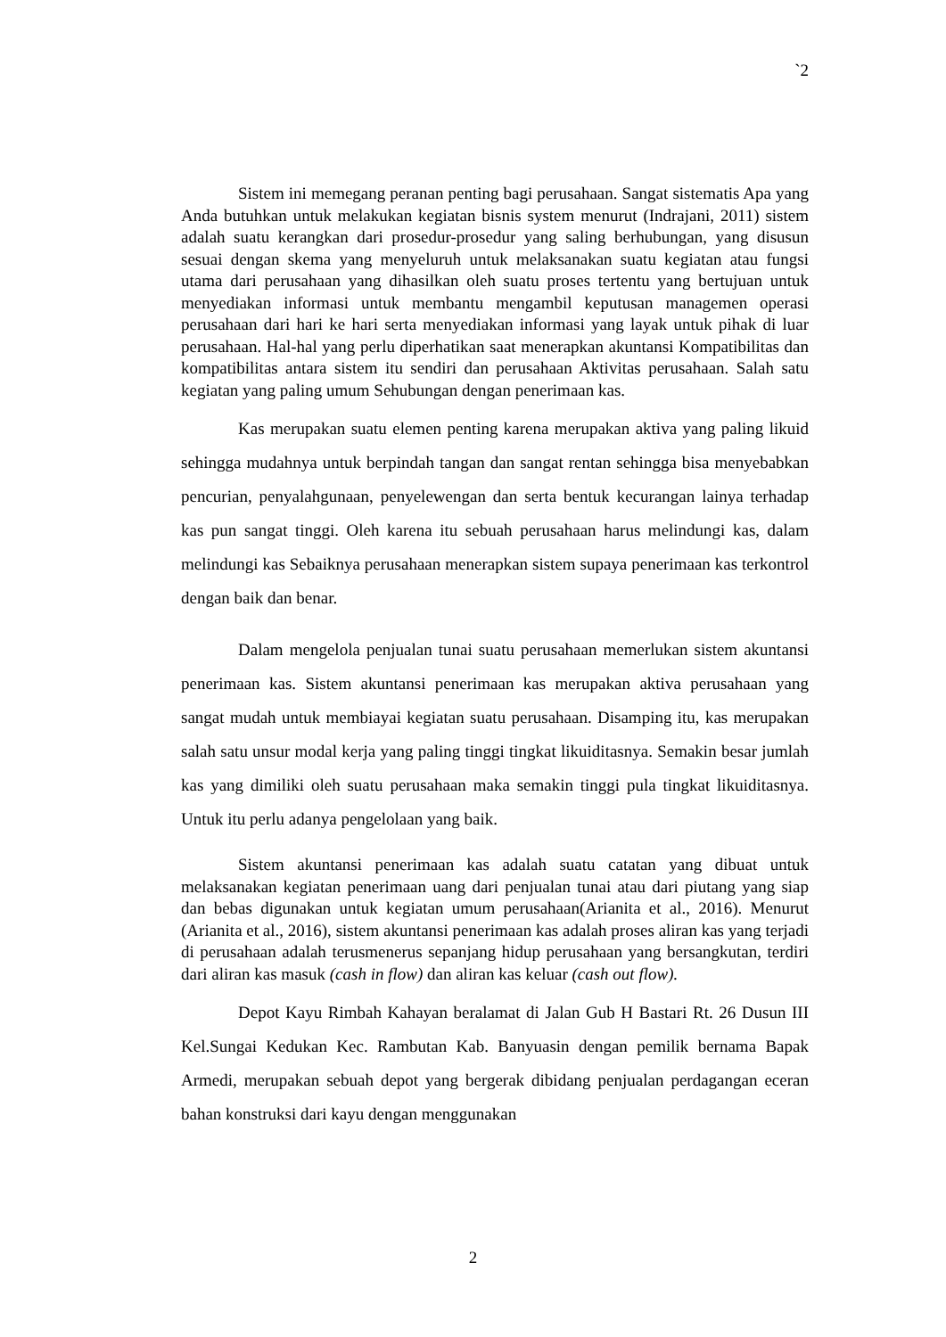`2
Sistem ini memegang peranan penting bagi perusahaan. Sangat sistematis Apa yang Anda butuhkan untuk melakukan kegiatan bisnis system menurut (Indrajani, 2011) sistem adalah suatu kerangkan dari prosedur-prosedur yang saling berhubungan, yang disusun sesuai dengan skema yang menyeluruh untuk melaksanakan suatu kegiatan atau fungsi utama dari perusahaan yang dihasilkan oleh suatu proses tertentu yang bertujuan untuk menyediakan informasi untuk membantu mengambil keputusan managemen operasi perusahaan dari hari ke hari serta menyediakan informasi yang layak untuk pihak di luar perusahaan. Hal-hal yang perlu diperhatikan saat menerapkan akuntansi Kompatibilitas dan kompatibilitas antara sistem itu sendiri dan perusahaan Aktivitas perusahaan. Salah satu kegiatan yang paling umum Sehubungan dengan penerimaan kas.
Kas merupakan suatu elemen penting karena merupakan aktiva yang paling likuid sehingga mudahnya untuk berpindah tangan dan sangat rentan sehingga bisa menyebabkan pencurian, penyalahgunaan, penyelewengan dan serta bentuk kecurangan lainya terhadap kas pun sangat tinggi. Oleh karena itu sebuah perusahaan harus melindungi kas, dalam melindungi kas Sebaiknya perusahaan menerapkan sistem supaya penerimaan kas terkontrol dengan baik dan benar.
Dalam mengelola penjualan tunai suatu perusahaan memerlukan sistem akuntansi penerimaan kas. Sistem akuntansi penerimaan kas merupakan aktiva perusahaan yang sangat mudah untuk membiayai kegiatan suatu perusahaan. Disamping itu, kas merupakan salah satu unsur modal kerja yang paling tinggi tingkat likuiditasnya. Semakin besar jumlah kas yang dimiliki oleh suatu perusahaan maka semakin tinggi pula tingkat likuiditasnya. Untuk itu perlu adanya pengelolaan yang baik.
Sistem akuntansi penerimaan kas adalah suatu catatan yang dibuat untuk melaksanakan kegiatan penerimaan uang dari penjualan tunai atau dari piutang yang siap dan bebas digunakan untuk kegiatan umum perusahaan(Arianita et al., 2016). Menurut (Arianita et al., 2016), sistem akuntansi penerimaan kas adalah proses aliran kas yang terjadi di perusahaan adalah terusmenerus sepanjang hidup perusahaan yang bersangkutan, terdiri dari aliran kas masuk (cash in flow) dan aliran kas keluar (cash out flow).
Depot Kayu Rimbah Kahayan beralamat di Jalan Gub H Bastari Rt. 26 Dusun III Kel.Sungai Kedukan Kec. Rambutan Kab. Banyuasin dengan pemilik bernama Bapak Armedi, merupakan sebuah depot yang bergerak dibidang penjualan perdagangan eceran bahan konstruksi dari kayu dengan menggunakan
2